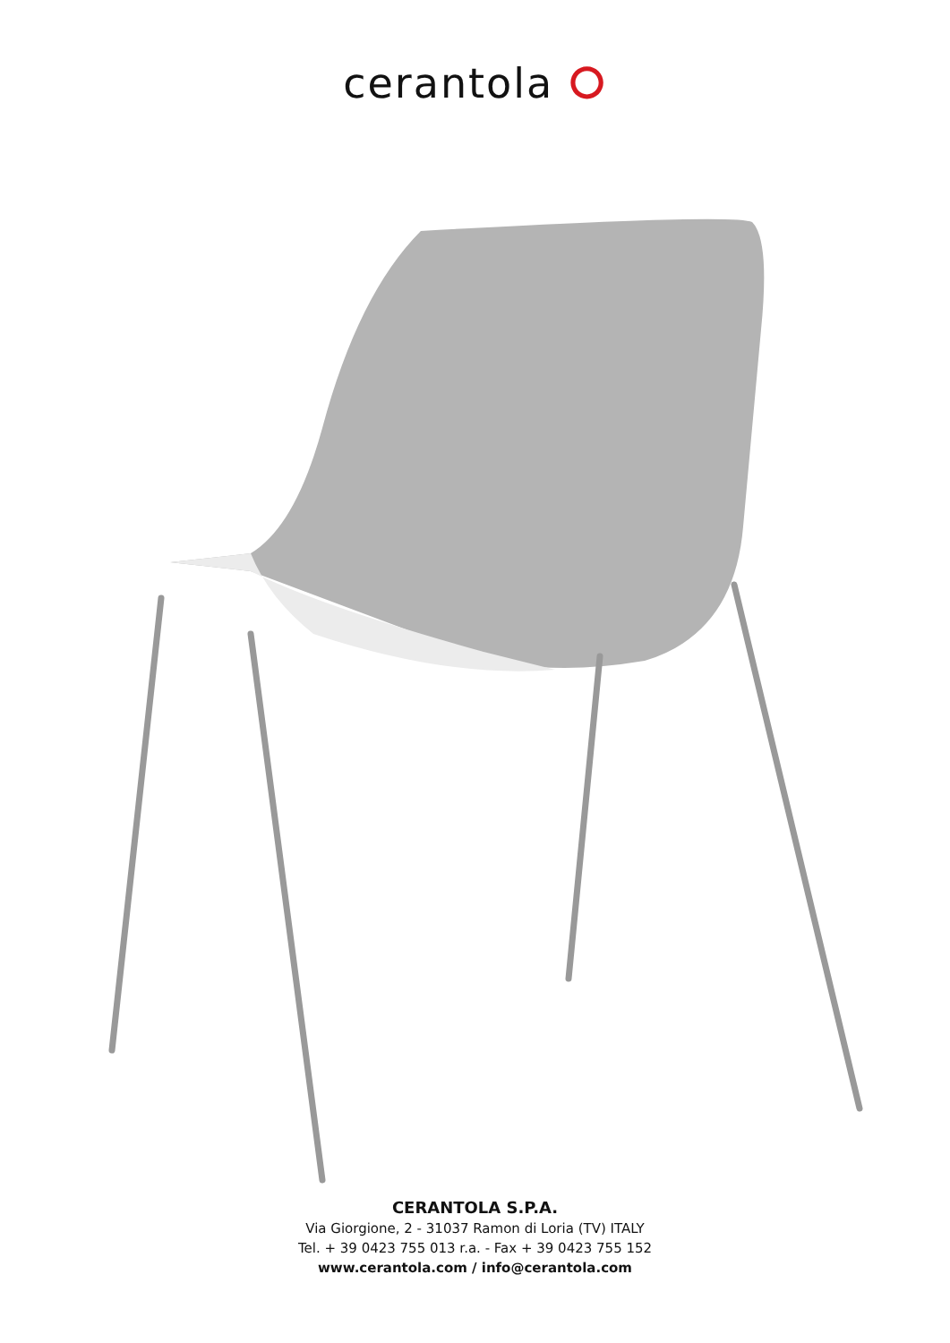cerantola ⭘
CERANTOLA S.P.A.
Via Giorgione, 2 - 31037 Ramon di Loria (TV) ITALY
Tel. + 39 0423 755 013 r.a. - Fax + 39 0423 755 152
www.cerantola.com / info@cerantola.com